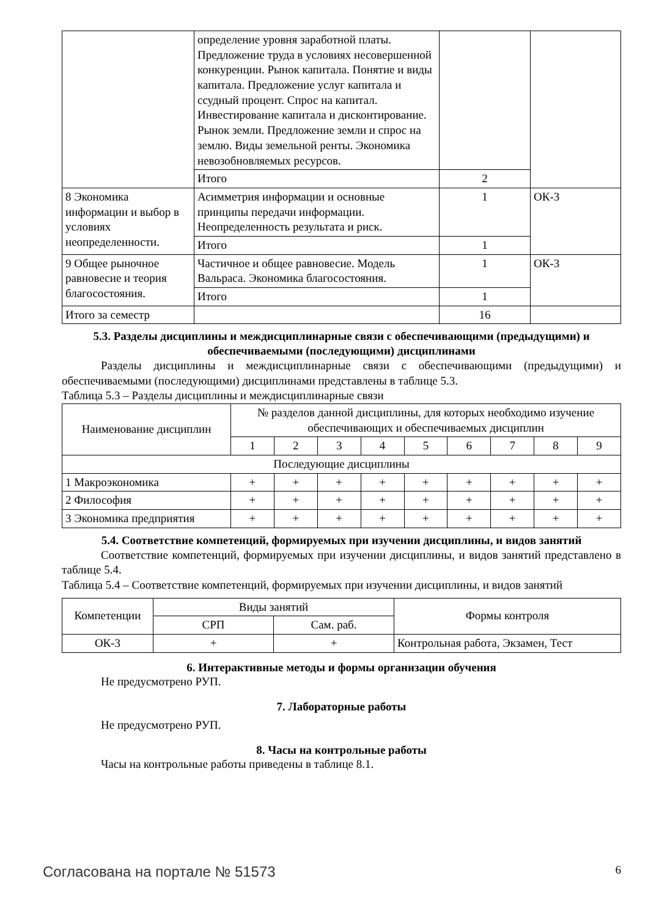| | определение уровня заработной платы. Предложение труда в условиях несовершенной конкуренции. Рынок капитала. Понятие и виды капитала. Предложение услуг капитала и ссудный процент. Спрос на капитал. Инвестирование капитала и дисконтирование. Рынок земли. Предложение земли и спрос на землю. Виды земельной ренты. Экономика невозобновляемых ресурсов. | | |
| | Итого | 2 | |
| 8 Экономика информации и выбор в условиях неопределенности. | Асимметрия информации и основные принципы передачи информации. Неопределенность результата и риск. | 1 | ОК-3 |
| | Итого | 1 | |
| 9 Общее рыночное равновесие и теория благосостояния. | Частичное и общее равновесие. Модель Вальраса. Экономика благосостояния. | 1 | ОК-3 |
| | Итого | 1 | |
| Итого за семестр | | 16 | |
5.3. Разделы дисциплины и междисциплинарные связи с обеспечивающими (предыдущими) и обеспечиваемыми (последующими) дисциплинами
Разделы дисциплины и междисциплинарные связи с обеспечивающими (предыдущими) и обеспечиваемыми (последующими) дисциплинами представлены в таблице 5.3.
Таблица 5.3 – Разделы дисциплины и междисциплинарные связи
| Наименование дисциплин | № разделов данной дисциплины, для которых необходимо изучение обеспечивающих и обеспечиваемых дисциплин | | | | | | | | |
| --- | --- | --- | --- | --- | --- | --- | --- | --- | --- |
| | 1 | 2 | 3 | 4 | 5 | 6 | 7 | 8 | 9 |
| Последующие дисциплины | | | | | | | | | |
| 1 Макроэкономика | + | + | + | + | + | + | + | + | + |
| 2 Философия | + | + | + | + | + | + | + | + | + |
| 3 Экономика предприятия | + | + | + | + | + | + | + | + | + |
5.4. Соответствие компетенций, формируемых при изучении дисциплины, и видов занятий
Соответствие компетенций, формируемых при изучении дисциплины, и видов занятий представлено в таблице 5.4.
Таблица 5.4 – Соответствие компетенций, формируемых при изучении дисциплины, и видов занятий
| Компетенции | Виды занятий | | Формы контроля |
| --- | --- | --- | --- |
| | СРП | Сам. раб. | |
| ОК-3 | + | + | Контрольная работа, Экзамен, Тест |
6. Интерактивные методы и формы организации обучения
Не предусмотрено РУП.
7. Лабораторные работы
Не предусмотрено РУП.
8. Часы на контрольные работы
Часы на контрольные работы приведены в таблице 8.1.
Согласована на портале № 51573 6